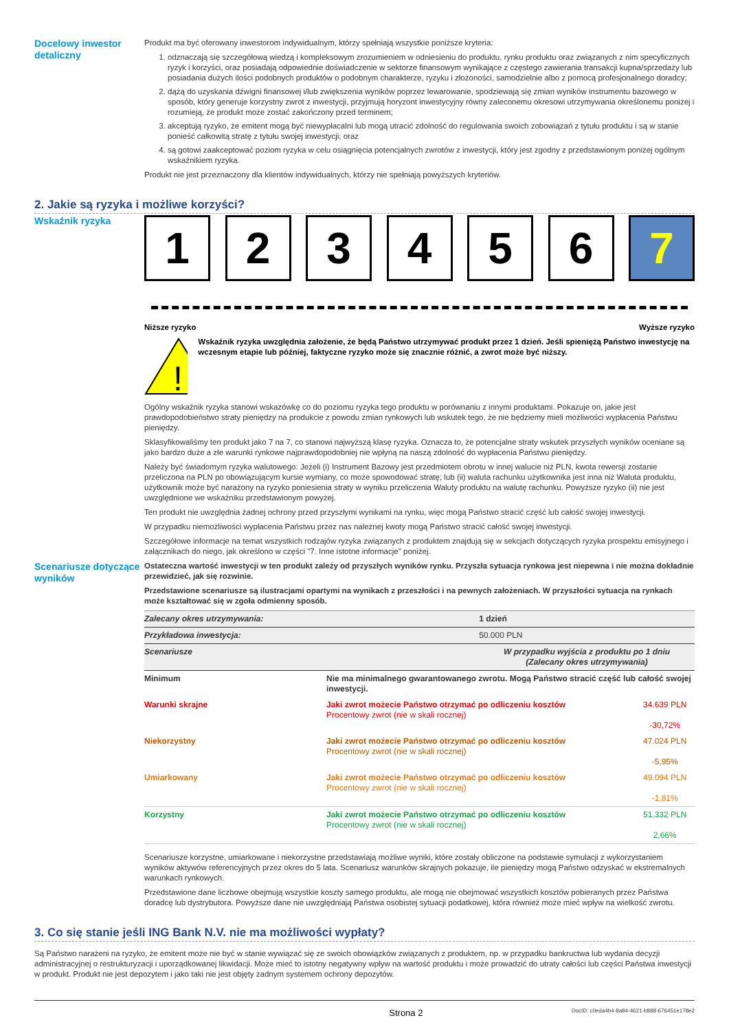Docelowy inwestor detaliczny
Produkt ma być oferowany inwestorom indywidualnym, którzy spełniają wszystkie poniższe kryteria:
1. odznaczają się szczegółową wiedzą i kompleksowym zrozumieniem w odniesieniu do produktu, rynku produktu oraz związanych z nim specyficznych ryzyk i korzyści, oraz posiadają odpowiednie doświadczenie w sektorze finansowym wynikające z częstego zawierania transakcji kupna/sprzedaży lub posiadania dużych ilości podobnych produktów o podobnym charakterze, ryzyku i złożoności, samodzielnie albo z pomocą profesjonalnego doradcy;
2. dążą do uzyskania dźwigni finansowej i/lub zwiększenia wyników poprzez lewarowanie, spodziewają się zmian wyników instrumentu bazowego w sposób, który generuje korzystny zwrot z inwestycji, przyjmują horyzont inwestycyjny równy zaleconemu okresowi utrzymywania określonemu poniżej i rozumieją, że produkt może zostać zakończony przed terminem;
3. akceptują ryzyko, że emitent mogą być niewypłacalni lub mogą utracić zdolność do regulowania swoich zobowiązań z tytułu produktu i są w stanie ponieść całkowitą stratę z tytułu swojej inwestycji; oraz
4. są gotowi zaakceptować poziom ryzyka w celu osiągnięcia potencjalnych zwrotów z inwestycji, który jest zgodny z przedstawionym poniżej ogólnym wskaźnikiem ryzyka.
Produkt nie jest przeznaczony dla klientów indywidualnych, którzy nie spełniają powyższych kryteriów.
2. Jakie są ryzyka i możliwe korzyści?
Wskaźnik ryzyka
1 2 3 4 5 6 7
Niższe ryzyko Wyższe ryzyko
!
Wskaźnik ryzyka uwzględnia założenie, że będą Państwo utrzymywać produkt przez 1 dzień. Jeśli spieniężą Państwo inwestycję na wczesnym etapie lub później, faktyczne ryzyko może się znacznie różnić, a zwrot może być niższy.
Ogólny wskaźnik ryzyka stanowi wskazówkę co do poziomu ryzyka tego produktu w porównaniu z innymi produktami. Pokazuje on, jakie jest prawdopodobieństwo straty pieniędzy na produkcie z powodu zmian rynkowych lub wskutek tego, że nie będziemy mieli możliwości wypłacenia Państwu pieniędzy.
Sklasyfikowaliśmy ten produkt jako 7 na 7, co stanowi najwyższą klasę ryzyka. Oznacza to, że potencjalne straty wskutek przyszłych wyników oceniane są jako bardzo duże a złe warunki rynkowe najprawdopodobniej nie wpłyną na naszą zdolność do wypłacenia Państwu pieniędzy.
Należy być świadomym ryzyka walutowego: Jeżeli (i) Instrument Bazowy jest przedmiotem obrotu w innej walucie niż PLN, kwota rewersji zostanie przeliczona na PLN po obowiązującym kursie wymiany, co może spowodować stratę; lub (ii) waluta rachunku użytkownika jest inna niż Waluta produktu, użytkownik może być narażony na ryzyko poniesienia straty w wyniku przeliczenia Waluty produktu na walutę rachunku. Powyższe ryzyko (ii) nie jest uwzględnione we wskaźniku przedstawionym powyżej.
Ten produkt nie uwzględnia żadnej ochrony przed przyszłymi wynikami na rynku, więc mogą Państwo stracić część lub całość swojej inwestycji.
W przypadku niemożliwości wypłacenia Państwu przez nas należnej kwoty mogą Państwo stracić całość swojej inwestycji.
Szczegółowe informacje na temat wszystkich rodzajów ryzyka związanych z produktem znajdują się w sekcjach dotyczących ryzyka prospektu emisyjnego i załącznikach do niego, jak określono w części "7. Inne istotne informacje" poniżej.
Scenariusze dotyczące wyników
Ostateczna wartość inwestycji w ten produkt zależy od przyszłych wyników rynku. Przyszła sytuacja rynkowa jest niepewna i nie można dokładnie przewidzieć, jak się rozwinie.
Przedstawione scenariusze są ilustracjami opartymi na wynikach z przeszłości i na pewnych założeniach. W przyszłości sytuacja na rynkach może kształtować się w zgoła odmienny sposób.
| Zalecany okres utrzymywania: | | 1 dzień | |
| Przykładowa inwestycja: | | 50.000 PLN | |
| Scenariusze | | W przypadku wyjścia z produktu po 1 dniu (Zalecany okres utrzymywania) | |
| Minimum | Nie ma minimalnego gwarantowanego zwrotu. Mogą Państwo stracić część lub całość swojej inwestycji. | | |
| Warunki skrajne | Jaki zwrot możecie Państwo otrzymać po odliczeniu kosztów Procentowy zwrot (nie w skali rocznej) | | 34.639 PLN -30,72% |
| Niekorzystny | Jaki zwrot możecie Państwo otrzymać po odliczeniu kosztów Procentowy zwrot (nie w skali rocznej) | | 47.024 PLN -5,95% |
| Umiarkowany | Jaki zwrot możecie Państwo otrzymać po odliczeniu kosztów Procentowy zwrot (nie w skali rocznej) | | 49.094 PLN -1,81% |
| Korzystny | Jaki zwrot możecie Państwo otrzymać po odliczeniu kosztów Procentowy zwrot (nie w skali rocznej) | | 51.332 PLN 2,66% |
Scenariusze korzystne, umiarkowane i niekorzystne przedstawiają możliwe wyniki, które zostały obliczone na podstawie symulacji z wykorzystaniem wyników aktywów referencyjnych przez okres do 5 lata. Scenariusz warunków skrajnych pokazuje, ile pieniędzy mogą Państwo odzyskać w ekstremalnych warunkach rynkowych.
Przedstawione dane liczbowe obejmują wszystkie koszty samego produktu, ale mogą nie obejmować wszystkich kosztów pobieranych przez Państwa doradcę lub dystrybutora. Powyższe dane nie uwzględniają Państwa osobistej sytuacji podatkowej, która również może mieć wpływ na wielkość zwrotu.
3. Co się stanie jeśli ING Bank N.V. nie ma możliwości wypłaty?
Są Państwo narażeni na ryzyko, że emitent może nie być w stanie wywiązać się ze swoich obowiązków związanych z produktem, np. w przypadku bankructwa lub wydania decyzji administracyjnej o restrukturyzacji i uporządkowanej likwidacji. Może mieć to istotny negatywny wpływ na wartość produktu i może prowadzić do utraty całości lub części Państwa inwestycji w produkt. Produkt nie jest depozytem i jako taki nie jest objęty żadnym systemem ochrony depozytów.
Strona 2 DocID: c0eda4b4-8a84-4621-b888-676451e178e2